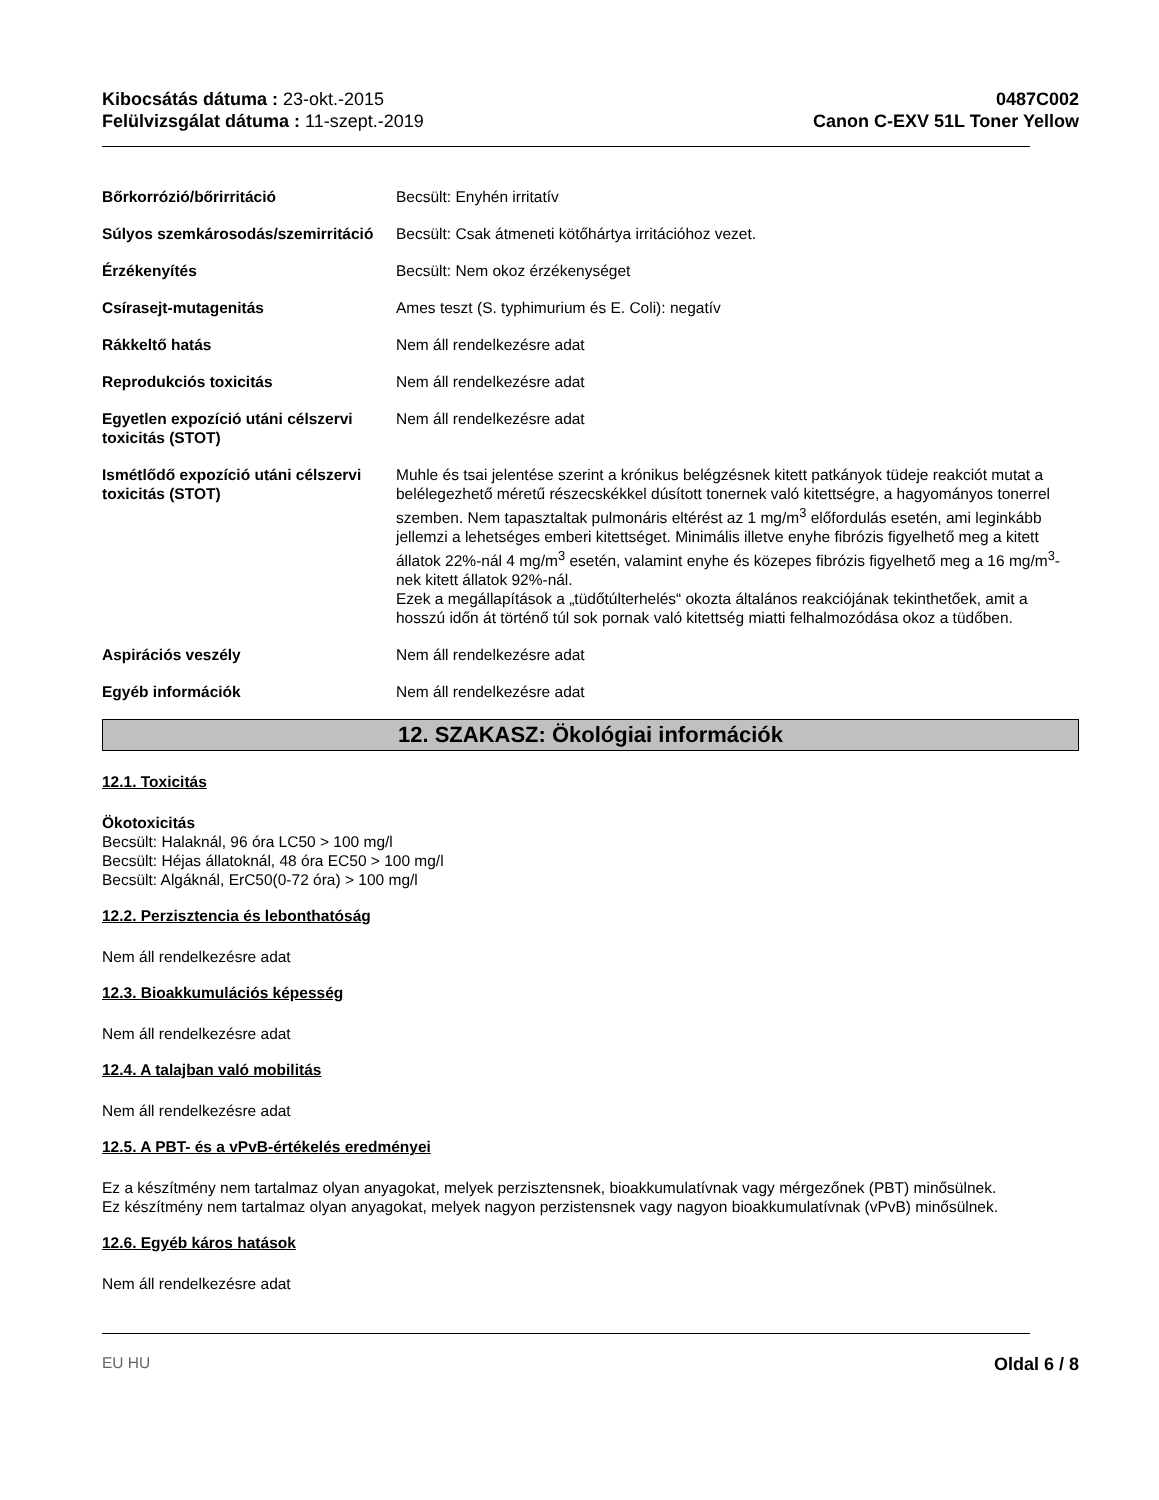Kibocsátás dátuma : 23-okt.-2015
Felülvizsgálat dátuma : 11-szept.-2019
0487C002
Canon C-EXV 51L Toner Yellow
Bőrkorrózió/bőrirritáció Becsült: Enyhén irritatív
Súlyos szemkárosodás/szemirritáció
Becsült: Csak átmeneti kötőhártya irritációhoz vezet.
Érzékenyítés Becsült: Nem okoz érzékenységet
Csírasejt-mutagenitás Ames teszt (S. typhimurium és E. Coli): negatív
Rákkeltő hatás Nem áll rendelkezésre adat
Reprodukciós toxicitás Nem áll rendelkezésre adat
Egyetlen expozíció utáni célszervi toxicitás (STOT)
Nem áll rendelkezésre adat
Ismétlődő expozíció utáni célszervi toxicitás (STOT)
Muhle és tsai jelentése szerint a krónikus belégzésnek kitett patkányok tüdeje reakciót mutat a belélegezhető méretű részecskékkel dúsított tonernek való kitettségre, a hagyományos tonerrel szemben. Nem tapasztaltak pulmonáris eltérést az 1 mg/m<sup>3</sup> előfordulás esetén, ami leginkább jellemzi a lehetséges emberi kitettséget. Minimális illetve enyhe fibrózis figyelhető meg a kitett állatok 22%-nál 4 mg/m<sup>3</sup> esetén, valamint enyhe és közepes fibrózis figyelhető meg a 16 mg/m<sup>3</sup>-nek kitett állatok 92%-nál.
Ezek a megállapítások a „tüdőtúlterhelés“ okozta általános reakciójának tekinthetőek, amit a hosszú időn át történő túl sok pornak való kitettség miatti felhalmozódása okoz a tüdőben.
Aspirációs veszély Nem áll rendelkezésre adat
Egyéb információk Nem áll rendelkezésre adat
12. SZAKASZ: Ökológiai információk
12.1. Toxicitás
Ökotoxicitás
Becsült: Halaknál, 96 óra LC50 > 100 mg/l
Becsült: Héjas állatoknál, 48 óra EC50 > 100 mg/l
Becsült: Algáknál, ErC50(0-72 óra) > 100 mg/l
12.2. Perzisztencia és lebonthatóság
Nem áll rendelkezésre adat
12.3. Bioakkumulációs képesség
Nem áll rendelkezésre adat
12.4. A talajban való mobilitás
Nem áll rendelkezésre adat
12.5. A PBT- és a vPvB-értékelés eredményei
Ez a készítmény nem tartalmaz olyan anyagokat, melyek perzisztensnek, bioakkumulatívnak vagy mérgezőnek (PBT) minősülnek.
Ez készítmény nem tartalmaz olyan anyagokat, melyek nagyon perzistensnek vagy nagyon bioakkumulatívnak (vPvB) minősülnek.
12.6. Egyéb káros hatások
Nem áll rendelkezésre adat
EU HU Oldal 6 / 8